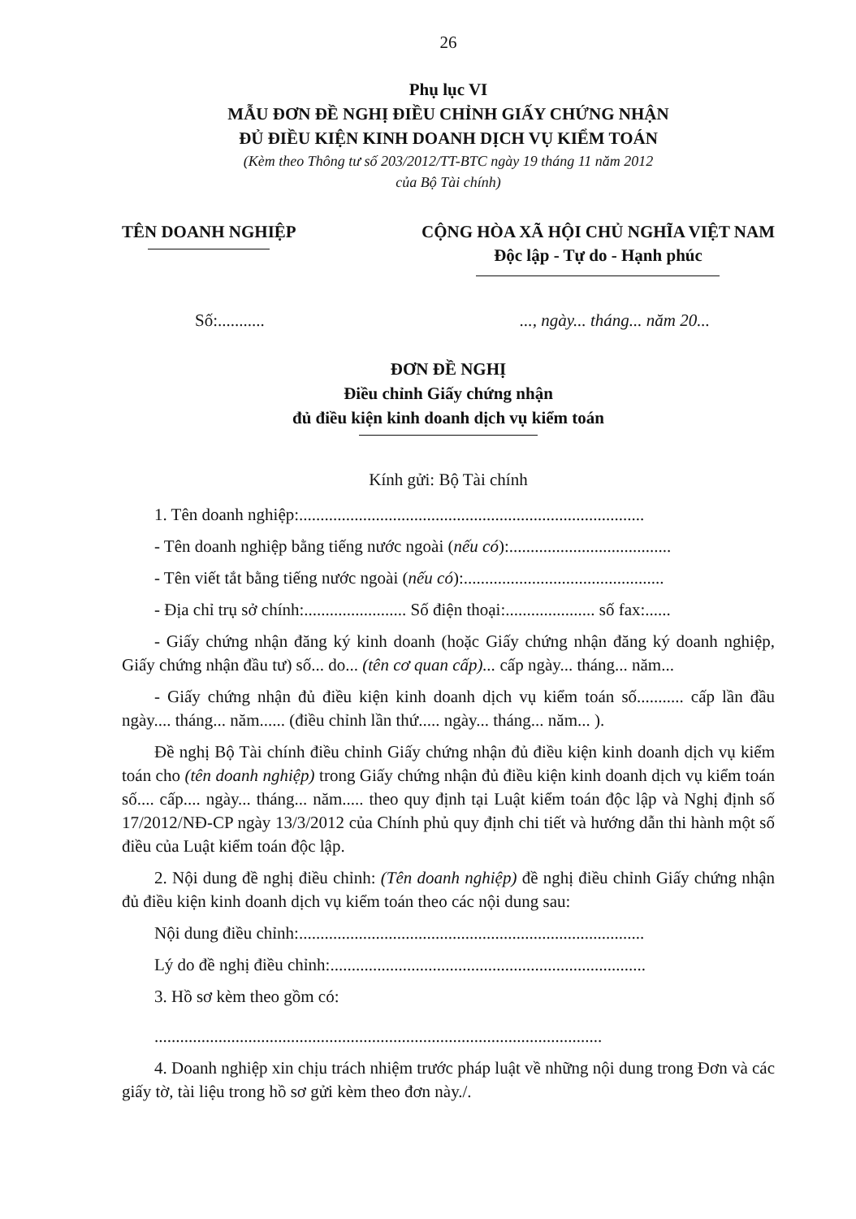26
Phụ lục VI
MẪU ĐƠN ĐỀ NGHỊ ĐIỀU CHỈNH GIẤY CHỨNG NHẬN
ĐỦ ĐIỀU KIỆN KINH DOANH DỊCH VỤ KIỂM TOÁN
(Kèm theo Thông tư số 203/2012/TT-BTC ngày 19 tháng 11 năm 2012
của Bộ Tài chính)
TÊN DOANH NGHIỆP CỘNG HÒA XÃ HỘI CHỦ NGHĨA VIỆT NAM
Độc lập - Tự do - Hạnh phúc
Số:.............., ngày... tháng... năm 20...
ĐƠN ĐỀ NGHỊ
Điều chỉnh Giấy chứng nhận
đủ điều kiện kinh doanh dịch vụ kiểm toán
Kính gửi: Bộ Tài chính
1. Tên doanh nghiệp:.................................................................................
- Tên doanh nghiệp bằng tiếng nước ngoài (nếu có):......................................
- Tên viết tắt bằng tiếng nước ngoài (nếu có):...............................................
- Địa chỉ trụ sở chính:........................ Số điện thoại:..................... số fax:......
- Giấy chứng nhận đăng ký kinh doanh (hoặc Giấy chứng nhận đăng ký doanh nghiệp, Giấy chứng nhận đầu tư) số... do... (tên cơ quan cấp)... cấp ngày... tháng... năm...
- Giấy chứng nhận đủ điều kiện kinh doanh dịch vụ kiểm toán số........... cấp lần đầu ngày.... tháng... năm...... (điều chỉnh lần thứ..... ngày... tháng... năm... ).
Đề nghị Bộ Tài chính điều chỉnh Giấy chứng nhận đủ điều kiện kinh doanh dịch vụ kiểm toán cho (tên doanh nghiệp) trong Giấy chứng nhận đủ điều kiện kinh doanh dịch vụ kiểm toán số.... cấp.... ngày... tháng... năm..... theo quy định tại Luật kiểm toán độc lập và Nghị định số 17/2012/NĐ-CP ngày 13/3/2012 của Chính phủ quy định chi tiết và hướng dẫn thi hành một số điều của Luật kiểm toán độc lập.
2. Nội dung đề nghị điều chỉnh: (Tên doanh nghiệp) đề nghị điều chỉnh Giấy chứng nhận đủ điều kiện kinh doanh dịch vụ kiểm toán theo các nội dung sau:
Nội dung điều chỉnh:.................................................................................
Lý do đề nghị điều chỉnh:..........................................................................
3. Hồ sơ kèm theo gồm có:
.........................................................................................................
4. Doanh nghiệp xin chịu trách nhiệm trước pháp luật về những nội dung trong Đơn và các giấy tờ, tài liệu trong hồ sơ gửi kèm theo đơn này./.